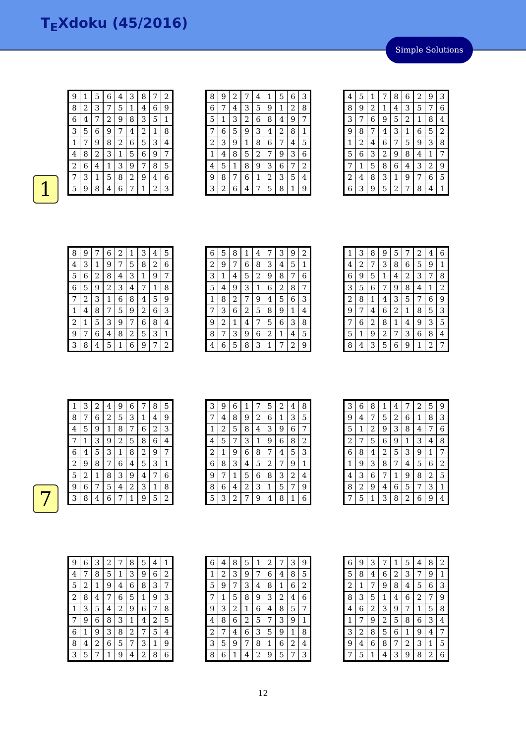T<sub>E</sub>Xdoku (45/2016)
Simple Solutions
1
| 9 | 1 | 5 | 6 | 4 | 3 | 8 | 7 | 2 |
| 8 | 2 | 3 | 7 | 5 | 1 | 4 | 6 | 9 |
| 6 | 4 | 7 | 2 | 9 | 8 | 3 | 5 | 1 |
| 3 | 5 | 6 | 9 | 7 | 4 | 2 | 1 | 8 |
| 1 | 7 | 9 | 8 | 2 | 6 | 5 | 3 | 4 |
| 4 | 8 | 2 | 3 | 1 | 5 | 6 | 9 | 7 |
| 2 | 6 | 4 | 1 | 3 | 9 | 7 | 8 | 5 |
| 7 | 3 | 1 | 5 | 8 | 2 | 9 | 4 | 6 |
| 5 | 9 | 8 | 4 | 6 | 7 | 1 | 2 | 3 |
| 8 | 9 | 2 | 7 | 4 | 1 | 5 | 6 | 3 |
| 6 | 7 | 4 | 3 | 5 | 9 | 1 | 2 | 8 |
| 5 | 1 | 3 | 2 | 6 | 8 | 4 | 9 | 7 |
| 7 | 6 | 5 | 9 | 3 | 4 | 2 | 8 | 1 |
| 2 | 3 | 9 | 1 | 8 | 6 | 7 | 4 | 5 |
| 1 | 4 | 8 | 5 | 2 | 7 | 9 | 3 | 6 |
| 4 | 5 | 1 | 8 | 9 | 3 | 6 | 7 | 2 |
| 9 | 8 | 7 | 6 | 1 | 2 | 3 | 5 | 4 |
| 3 | 2 | 6 | 4 | 7 | 5 | 8 | 1 | 9 |
| 4 | 5 | 1 | 7 | 8 | 6 | 2 | 9 | 3 |
| 8 | 9 | 2 | 1 | 4 | 3 | 5 | 7 | 6 |
| 3 | 7 | 6 | 9 | 5 | 2 | 1 | 8 | 4 |
| 9 | 8 | 7 | 4 | 3 | 1 | 6 | 5 | 2 |
| 1 | 2 | 4 | 6 | 7 | 5 | 9 | 3 | 8 |
| 5 | 6 | 3 | 2 | 9 | 8 | 4 | 1 | 7 |
| 7 | 1 | 5 | 8 | 6 | 4 | 3 | 2 | 9 |
| 2 | 4 | 8 | 3 | 1 | 9 | 7 | 6 | 5 |
| 6 | 3 | 9 | 5 | 2 | 7 | 8 | 4 | 1 |
| 8 | 9 | 7 | 6 | 2 | 1 | 3 | 4 | 5 |
| 4 | 3 | 1 | 9 | 7 | 5 | 8 | 2 | 6 |
| 5 | 6 | 2 | 8 | 4 | 3 | 1 | 9 | 7 |
| 6 | 5 | 9 | 2 | 3 | 4 | 7 | 1 | 8 |
| 7 | 2 | 3 | 1 | 6 | 8 | 4 | 5 | 9 |
| 1 | 4 | 8 | 7 | 5 | 9 | 2 | 6 | 3 |
| 2 | 1 | 5 | 3 | 9 | 7 | 6 | 8 | 4 |
| 9 | 7 | 6 | 4 | 8 | 2 | 5 | 3 | 1 |
| 3 | 8 | 4 | 5 | 1 | 6 | 9 | 7 | 2 |
| 6 | 5 | 8 | 1 | 4 | 7 | 3 | 9 | 2 |
| 2 | 9 | 7 | 6 | 8 | 3 | 4 | 5 | 1 |
| 3 | 1 | 4 | 5 | 2 | 9 | 8 | 7 | 6 |
| 5 | 4 | 9 | 3 | 1 | 6 | 2 | 8 | 7 |
| 1 | 8 | 2 | 7 | 9 | 4 | 5 | 6 | 3 |
| 7 | 3 | 6 | 2 | 5 | 8 | 9 | 1 | 4 |
| 9 | 2 | 1 | 4 | 7 | 5 | 6 | 3 | 8 |
| 8 | 7 | 3 | 9 | 6 | 2 | 1 | 4 | 5 |
| 4 | 6 | 5 | 8 | 3 | 1 | 7 | 2 | 9 |
| 1 | 3 | 8 | 9 | 5 | 7 | 2 | 4 | 6 |
| 4 | 2 | 7 | 3 | 8 | 6 | 5 | 9 | 1 |
| 6 | 9 | 5 | 1 | 4 | 2 | 3 | 7 | 8 |
| 3 | 5 | 6 | 7 | 9 | 8 | 4 | 1 | 2 |
| 2 | 8 | 1 | 4 | 3 | 5 | 7 | 6 | 9 |
| 9 | 7 | 4 | 6 | 2 | 1 | 8 | 5 | 3 |
| 7 | 6 | 2 | 8 | 1 | 4 | 9 | 3 | 5 |
| 5 | 1 | 9 | 2 | 7 | 3 | 6 | 8 | 4 |
| 8 | 4 | 3 | 5 | 6 | 9 | 1 | 2 | 7 |
7
| 1 | 3 | 2 | 4 | 9 | 6 | 7 | 8 | 5 |
| 8 | 7 | 6 | 2 | 5 | 3 | 1 | 4 | 9 |
| 4 | 5 | 9 | 1 | 8 | 7 | 6 | 2 | 3 |
| 7 | 1 | 3 | 9 | 2 | 5 | 8 | 6 | 4 |
| 6 | 4 | 5 | 3 | 1 | 8 | 2 | 9 | 7 |
| 2 | 9 | 8 | 7 | 6 | 4 | 5 | 3 | 1 |
| 5 | 2 | 1 | 8 | 3 | 9 | 4 | 7 | 6 |
| 9 | 6 | 7 | 5 | 4 | 2 | 3 | 1 | 8 |
| 3 | 8 | 4 | 6 | 7 | 1 | 9 | 5 | 2 |
| 3 | 9 | 6 | 1 | 7 | 5 | 2 | 4 | 8 |
| 7 | 4 | 8 | 9 | 2 | 6 | 1 | 3 | 5 |
| 1 | 2 | 5 | 8 | 4 | 3 | 9 | 6 | 7 |
| 4 | 5 | 7 | 3 | 1 | 9 | 6 | 8 | 2 |
| 2 | 1 | 9 | 6 | 8 | 7 | 4 | 5 | 3 |
| 6 | 8 | 3 | 4 | 5 | 2 | 7 | 9 | 1 |
| 9 | 7 | 1 | 5 | 6 | 8 | 3 | 2 | 4 |
| 8 | 6 | 4 | 2 | 3 | 1 | 5 | 7 | 9 |
| 5 | 3 | 2 | 7 | 9 | 4 | 8 | 1 | 6 |
| 3 | 6 | 8 | 1 | 4 | 7 | 2 | 5 | 9 |
| 9 | 4 | 7 | 5 | 2 | 6 | 1 | 8 | 3 |
| 5 | 1 | 2 | 9 | 3 | 8 | 4 | 7 | 6 |
| 2 | 7 | 5 | 6 | 9 | 1 | 3 | 4 | 8 |
| 6 | 8 | 4 | 2 | 5 | 3 | 9 | 1 | 7 |
| 1 | 9 | 3 | 8 | 7 | 4 | 5 | 6 | 2 |
| 4 | 3 | 6 | 7 | 1 | 9 | 8 | 2 | 5 |
| 8 | 2 | 9 | 4 | 6 | 5 | 7 | 3 | 1 |
| 7 | 5 | 1 | 3 | 8 | 2 | 6 | 9 | 4 |
| 9 | 6 | 3 | 2 | 7 | 8 | 5 | 4 | 1 |
| 4 | 7 | 8 | 5 | 1 | 3 | 9 | 6 | 2 |
| 5 | 2 | 1 | 9 | 4 | 6 | 8 | 3 | 7 |
| 2 | 8 | 4 | 7 | 6 | 5 | 1 | 9 | 3 |
| 1 | 3 | 5 | 4 | 2 | 9 | 6 | 7 | 8 |
| 7 | 9 | 6 | 8 | 3 | 1 | 4 | 2 | 5 |
| 6 | 1 | 9 | 3 | 8 | 2 | 7 | 5 | 4 |
| 8 | 4 | 2 | 6 | 5 | 7 | 3 | 1 | 9 |
| 3 | 5 | 7 | 1 | 9 | 4 | 2 | 8 | 6 |
| 6 | 4 | 8 | 5 | 1 | 2 | 7 | 3 | 9 |
| 1 | 2 | 3 | 9 | 7 | 6 | 4 | 8 | 5 |
| 5 | 9 | 7 | 3 | 4 | 8 | 1 | 6 | 2 |
| 7 | 1 | 5 | 8 | 9 | 3 | 2 | 4 | 6 |
| 9 | 3 | 2 | 1 | 6 | 4 | 8 | 5 | 7 |
| 4 | 8 | 6 | 2 | 5 | 7 | 3 | 9 | 1 |
| 2 | 7 | 4 | 6 | 3 | 5 | 9 | 1 | 8 |
| 3 | 5 | 9 | 7 | 8 | 1 | 6 | 2 | 4 |
| 8 | 6 | 1 | 4 | 2 | 9 | 5 | 7 | 3 |
| 6 | 9 | 3 | 7 | 1 | 5 | 4 | 8 | 2 |
| 5 | 8 | 4 | 6 | 2 | 3 | 7 | 9 | 1 |
| 2 | 1 | 7 | 9 | 8 | 4 | 5 | 6 | 3 |
| 8 | 3 | 5 | 1 | 4 | 6 | 2 | 7 | 9 |
| 4 | 6 | 2 | 3 | 9 | 7 | 1 | 5 | 8 |
| 1 | 7 | 9 | 2 | 5 | 8 | 6 | 3 | 4 |
| 3 | 2 | 8 | 5 | 6 | 1 | 9 | 4 | 7 |
| 9 | 4 | 6 | 8 | 7 | 2 | 3 | 1 | 5 |
| 7 | 5 | 1 | 4 | 3 | 9 | 8 | 2 | 6 |
12